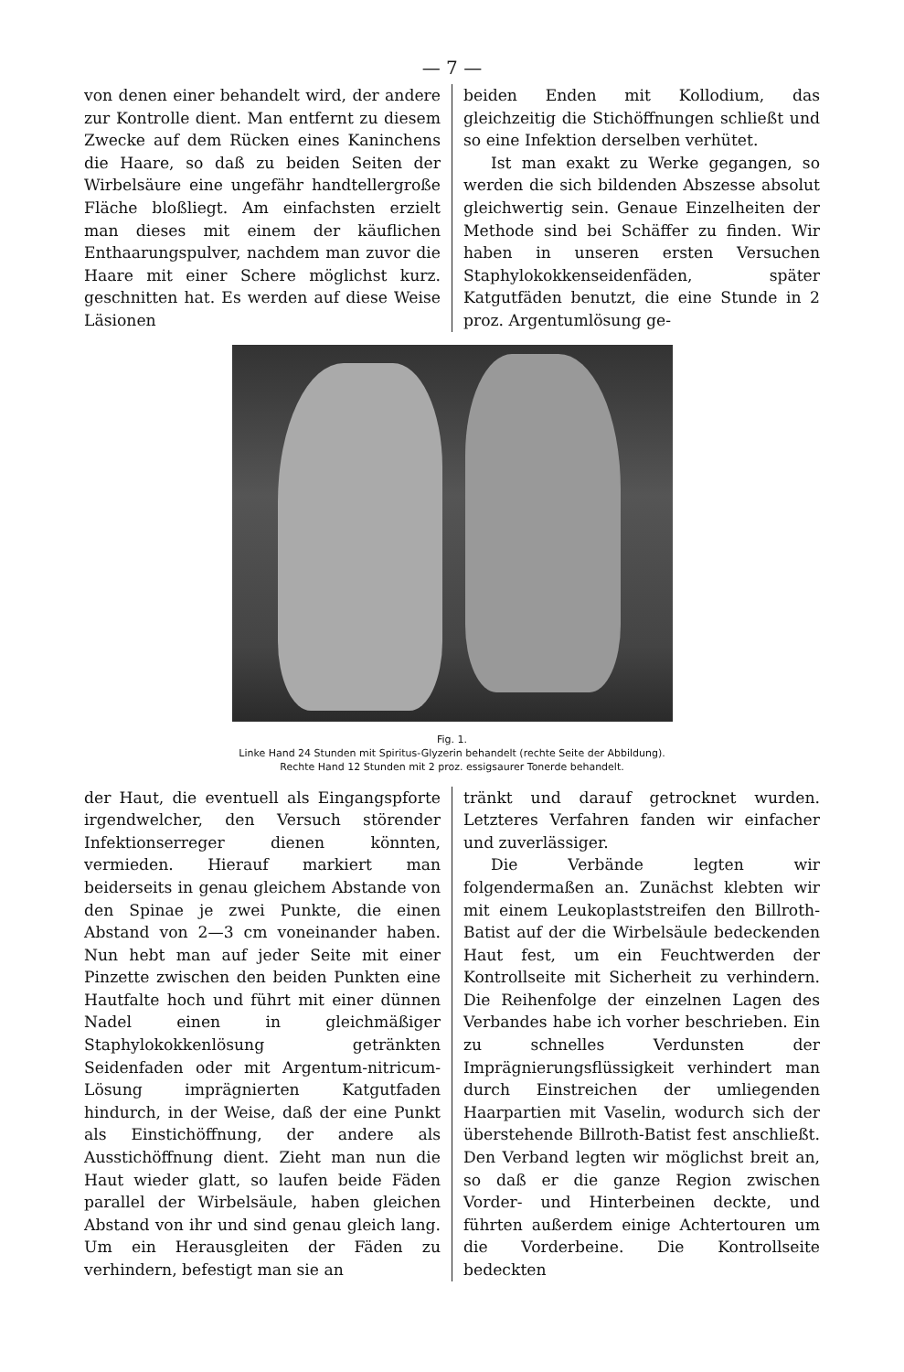— 7 —
von denen einer behandelt wird, der andere zur Kontrolle dient. Man entfernt zu diesem Zwecke auf dem Rücken eines Kaninchens die Haare, so daß zu beiden Seiten der Wirbelsäure eine ungefähr handtellergroße Fläche bloßliegt. Am einfachsten erzielt man dieses mit einem der käuflichen Enthaarungspulver, nachdem man zuvor die Haare mit einer Schere möglichst kurz. geschnitten hat. Es werden auf diese Weise Läsionen
beiden Enden mit Kollodium, das gleichzeitig die Stichöffnungen schließt und so eine Infektion derselben verhütet.
Ist man exakt zu Werke gegangen, so werden die sich bildenden Abszesse absolut gleichwertig sein. Genaue Einzelheiten der Methode sind bei Schäffer zu finden. Wir haben in unseren ersten Versuchen Staphylokokkenseidenfäden, später Katgutfäden benutzt, die eine Stunde in 2 proz. Argentumlösung ge-
Fig. 1.
Linke Hand 24 Stunden mit Spiritus-Glyzerin behandelt (rechte Seite der Abbildung).
Rechte Hand 12 Stunden mit 2 proz. essigsaurer Tonerde behandelt.
der Haut, die eventuell als Eingangspforte irgendwelcher, den Versuch störender Infektionserreger dienen könnten, vermieden. Hierauf markiert man beiderseits in genau gleichem Abstande von den Spinae je zwei Punkte, die einen Abstand von 2—3 cm voneinander haben. Nun hebt man auf jeder Seite mit einer Pinzette zwischen den beiden Punkten eine Hautfalte hoch und führt mit einer dünnen Nadel einen in gleichmäßiger Staphylokokkenlösung getränkten Seidenfaden oder mit Argentum-nitricum-Lösung imprägnierten Katgutfaden hindurch, in der Weise, daß der eine Punkt als Einstichöffnung, der andere als Ausstichöffnung dient. Zieht man nun die Haut wieder glatt, so laufen beide Fäden parallel der Wirbelsäule, haben gleichen Abstand von ihr und sind genau gleich lang. Um ein Herausgleiten der Fäden zu verhindern, befestigt man sie an
tränkt und darauf getrocknet wurden. Letzteres Verfahren fanden wir einfacher und zuverlässiger.
Die Verbände legten wir folgendermaßen an. Zunächst klebten wir mit einem Leukoplaststreifen den Billroth-Batist auf der die Wirbelsäule bedeckenden Haut fest, um ein Feuchtwerden der Kontrollseite mit Sicherheit zu verhindern. Die Reihenfolge der einzelnen Lagen des Verbandes habe ich vorher beschrieben. Ein zu schnelles Verdunsten der Imprägnierungsflüssigkeit verhindert man durch Einstreichen der umliegenden Haarpartien mit Vaselin, wodurch sich der überstehende Billroth-Batist fest anschließt. Den Verband legten wir möglichst breit an, so daß er die ganze Region zwischen Vorder- und Hinterbeinen deckte, und führten außerdem einige Achtertouren um die Vorderbeine. Die Kontrollseite bedeckten